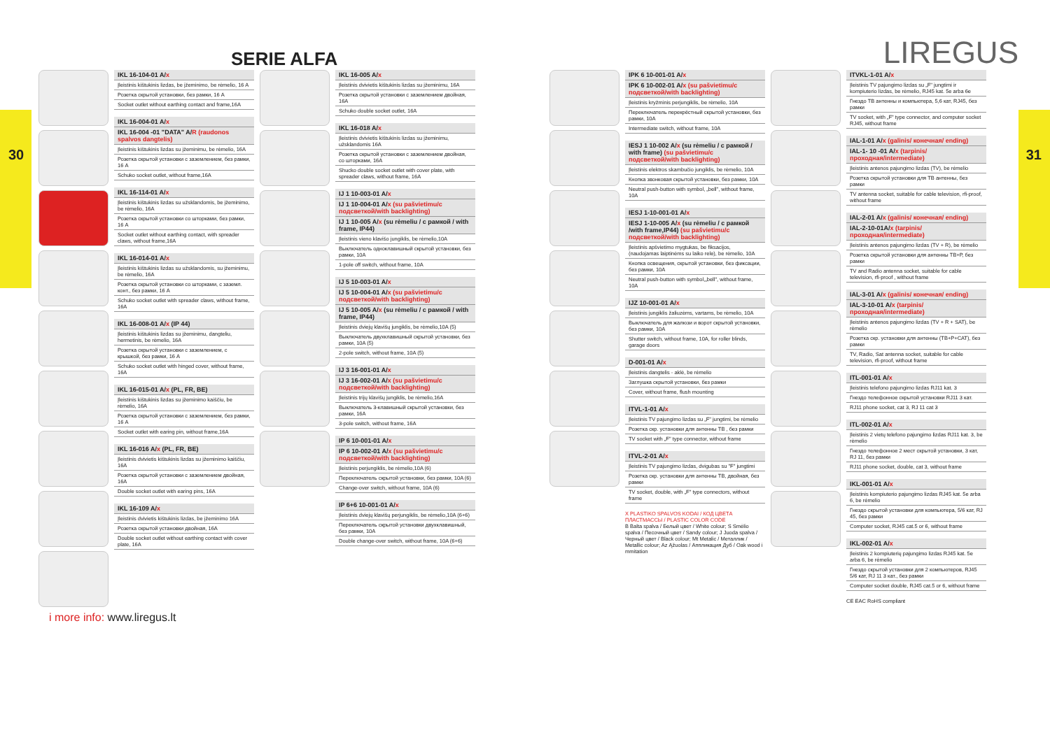30 31
SERIE ALFA
LIREGUS
IKL 16-104-01 A/x
Įleistinis kištukinis lizdas, be įžeminimo, be rėmelio, 16 A
Розетка скрытой установки, без рамки, 16 A
Socket outlet without earthing contact and frame,16A
IKL 16-004-01 A/x
IKL 16-004 -01 "DATA" A/R (raudonos spalvos dangtelis)
Įleistinis kištukinis lizdas su įžeminimu, be rėmelio, 16A
Розетка скрытой установки с заземлением, без рамки, 16 A
Schuko socket outlet, without frame,16A
IKL 16-114-01 A/x
Įleistinis kištukinis lizdas su užsklandomis, be įžeminimo, be rėmelio, 16A
Розетка скрытой установки со шторками, без рамки, 16 A
Socket outlet without earthing contact, with spreader claws, without frame,16A
IKL 16-014-01 A/x
Įleistinis kištukinis lizdas su užsklandomis, su įžeminimu, be rėmelio, 16A
Розетка скрытой установки со шторками, с заземл. конт., без рамки, 16 A
Schuko socket outlet with spreader claws, without frame, 16A
IKL 16-008-01 A/x (IP 44)
Įleistinis kištukinis lizdas su įžeminimu, dangteliu, hermetinis, be rėmelio, 16A
Розетка скрытой установки с заземлением, с крышкой, без рамки, 16 A
Schuko socket outlet with hinged cover, without frame, 16A
IKL 16-015-01 A/x (PL, FR, BE)
Įleistinis kištukinis lizdas su įžeminimo kaiščiu, be rėmelio, 16A
Розетка скрытой установки с заземлением, без рамки, 16 A
Socket outlet with earing pin, without frame,16A
IKL 16-016 A/x (PL, FR, BE)
Įleistinis dvivietis kištukinis lizdas su įžeminimo kaiščiu, 16A
Розетка скрытой установки с заземлением двойная, 16A
Double socket outlet with earing pins, 16A
IKL 16-109 A/x
Įleistinis dvivietis kištukinis lizdas, be įžeminimo 16A
Розетка скрытой установки двойная, 16A
Double socket outlet without earthing contact with cover plate, 16A
IKL 16-005 A/x
Įleistinis dvivietis kištukinis lizdas su įžeminimu, 16A
Розетка скрытой установки с заземлением двойная, 16A
Schuko double socket outlet, 16A
IKL 16-018 A/x
Įleistinis dvivietis kištukinis lizdas su įžeminimu, užsklandomis 16A
Розетка скрытой установки с заземлением двойная, со шторками, 16A
Shucko double socket outlet with cover plate, with spreader claws, without frame, 16A
IJ 1 10-003-01 A/x
IJ 1 10-004-01 A/x (su pašvietimu/с подсветкой/with backlighting)
IJ 1 10-005 A/x (su rėmeliu / с рамкой / with frame, IP44)
Įleistinis vieno klavišo jungiklis, be rėmelio,10A
Выключатель одноклавишный скрытой установки, без рамки, 10A
1-pole off switch, without frame, 10A
IJ 5 10-003-01 A/x
IJ 5 10-004-01 A/x (su pašvietimu/с подсветкой/with backlighting)
IJ 5 10-005 A/x (su rėmeliu / с рамкой / with frame, IP44)
Įleistinis dviejų klavišų jungiklis, be rėmelio,10A (5)
Выключатель двухклавишный скрытой установки, без рамки, 10A (5)
2-pole switch, without frame, 10A (5)
IJ 3 16-001-01 A/x
IJ 3 16-002-01 A/x (su pašvietimu/с подсветкой/with backlighting)
Įleistinis trijų klavišų jungiklis, be rėmelio,16A
Выключатель 3-клавишный скрытой установки, без рамки, 16A
3-pole switch, without frame, 16A
IP 6 10-001-01 A/x
IP 6 10-002-01 A/x (su pašvietimu/с подсветкой/with backlighting)
Įleistinis perjungiklis, be rėmelio,10A (6)
Переключатель скрытой установки, без рамки, 10A (6)
Change-over switch, without frame, 10A (6)
IP 6+6 10-001-01 A/x
Įleistinis dviejų klavišų perjungiklis, be rėmelio,10A (6+6)
Переключатель скрытой установки двухклавишный, без рамки, 10A
Double change-over switch, without frame, 10A (6+6)
IPK 6 10-001-01 A/x
IPK 6 10-002-01 A/x (su pašvietimu/с подсветкой/with backlighting)
Įleistinis kryžminis perjungiklis, be rėmelio, 10A
Переключатель перекрёстный скрытой установки, без рамки, 10A
Intermediate switch, without frame, 10A
IESJ 1 10-002 A/x (su rėmeliu / с рамкой / with frame) (su pašvietimu/с подсветкой/with backlighting)
Įleistinis elektros skambučio jungiklis, be rėmelio, 10A
Кнопка звонковая скрытой установки, без рамки, 10A
Neutral push-button with symbol, „bell", without frame, 10A
IESJ 1-10-001-01 A/x
IESJ 1-10-005 A/x (su rėmeliu / с рамкой /with frame,IP44) (su pašvietimu/с подсветкой/with backlighting)
Įleistinis apšvietimo mygtukas, be fiksacijos, (naudojamas laiptinėms su laiko rele), be rėmelio, 10A
Кнопка освещения, скрытой установки, без фиксации, без рамки, 10A
Neutral push-button with symbol,„bell", without frame, 10A
IJZ 10-001-01 A/x
Įleistinis jungiklis žaliuzėms, vartams, be rėmelio, 10A
Выключатель для жалюзи и ворот скрытой установки, без рамки, 10A
Shutter switch, without frame, 10A, for roller blinds, garage doors
D-001-01 A/x
Įleistinis dangtelis - aklė, be rėmelio
Заглушка скрытой установки, без рамки
Cover, without frame, flush mounting
ITVL-1-01 A/x
Įleistinis TV pajungimo lizdas su „F" jungtimi, be rėmelio
Розетка скр. установки для антенны ТВ , без рамки
TV socket with „F" type connector, without frame
ITVL-2-01 A/x
Įleistinis TV pajungimo lizdas, dvigubas su "F" jungtimi
Розетка скр. установки для антенны ТВ, двойная, без рамки
TV socket, double, with „F" type connectors, without frame
X PLASTIKO SPALVOS KODAI / КОД ЦВЕТА ПЛАСТМАССЫ / PLASTIC COLOR CODE
B Balta spalva / Белый цвет / White colour; S Smėlio spalva / Песочный цвет / Sandy colour; J Juoda spalva / Черный цвет / Black colour; Mt Metalic / Металлик / Metallic colour; Az Ąžuolas / Аппликация Дуб / Oak wood i mmitation
ITVKL-1-01 A/x
Įleistinis TV pajungimo lizdas su „F" jungtimi ir kompiuterio lizdas, be rėmelio, RJ45 kat. 5e arba 6e
Гнездо ТВ антенны и компьютера, 5,6 кат, RJ45, без рамки
TV socket, with „F" type connector, and computer socket RJ45, without frame
IAL-1-01 A/x (galinis/ конечная/ ending)
IAL-1- 10 -01 A/x (tarpinis/ проходная/intermediate)
Įleistinis antenos pajungimo lizdas (TV), be rėmelio
Розетка скрытой установки для ТВ антенны, без рамки
TV antenna socket, suitable for cable television, rfi-proof, without frame
IAL-2-01 A/x (galinis/ конечная/ ending)
IAL-2-10-01A/x (tarpinis/ проходная/intermediate)
Įleistinis antenos pajungimo lizdas (TV + R), be rėmelio
Розетка скрытой установки для антенны ТВ+Р, без рамки
TV and Radio antenna socket, suitable for cable television, rfi-proof , without frame
IAL-3-01 A/x (galinis/ конечная/ ending)
IAL-3-10-01 A/x (tarpinis/ проходная/intermediate)
Įleistinis antenos pajungimo lizdas (TV + R + SAT), be rėmelio
Розетка скр. установки для антенны (ТВ+Р+САТ), без рамки
TV, Radio, Sat antenna socket, suitable for cable television, rfi-proof, without frame
ITL-001-01 A/x
Įleistinis telefono pajungimo lizdas RJ11 kat. 3
Гнездо телефонное скрытой установки RJ11 3 кат.
RJ11 phone socket, cat 3, RJ 11 cat 3
ITL-002-01 A/x
Įleistinis 2 vietų telefono pajungimo lizdas RJ11 kat. 3, be rėmelio
Гнездо телефонное 2 мест скрытой установки, 3 кат, RJ 11, без рамки
RJ11 phone socket, double, cat 3, without frame
IKL-001-01 A/x
Įleistinis kompiuterio pajungimo lizdas RJ45 kat. 5e arba 6, be rėmelio
Гнездо скрытой установки для компьютера, 5/6 кат, RJ 45, без рамки
Computer socket, RJ45 cat.5 or 6, without frame
IKL-002-01 A/x
Įleistinis 2 kompiuterių pajungimo lizdas RJ45 kat. 5e arba 6, be rėmelio
Гнездо скрытой установки для 2 компьютеров, RJ45 5/6 кат, RJ 11 3 кат., без рамки
Computer socket double, RJ45 cat.5 or 6, without frame
CE EAC RoHS compliant
i more info: www.liregus.lt